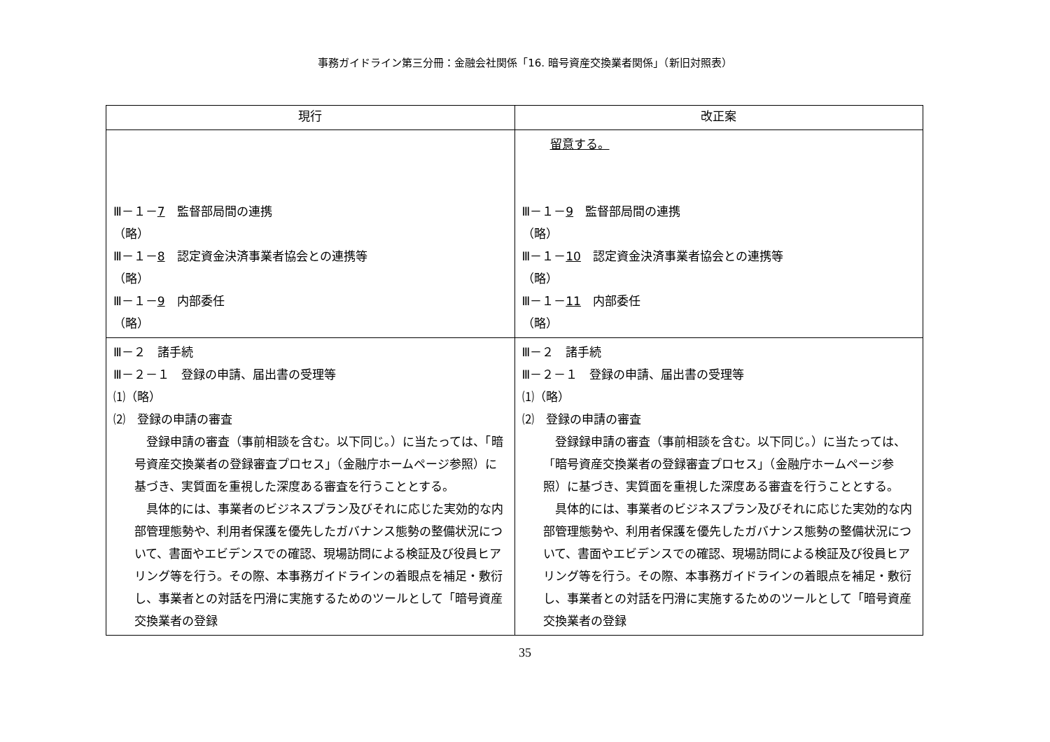事務ガイドライン第三分冊：金融会社関係「16. 暗号資産交換業者関係」（新旧対照表）
| 現行 | 改正案 |
| --- | --- |
| Ⅲ－１－ 7 監督部局間の連携 （略） Ⅲ－１－ 8 認定資金決済事業者協会との連携等 （略） Ⅲ－１－ 9 内部委任 （略） | 留意する。 Ⅲ－１－ 9 監督部局間の連携 （略） Ⅲ－１－ 10 認定資金決済事業者協会との連携等 （略） Ⅲ－１－ 11 内部委任 （略） |
| Ⅲ－２ 諸手続 Ⅲ－２－１ 登録の申請、届出書の受理等 ⑴（略） ⑵ 登録の申請の審査 登録申請の審査（事前相談を含む。以下同じ。）に当たっては、「暗号資産交換業者の登録審査プロセス」（金融庁ホームページ参照）に基づき、実質面を重視した深度ある審査を行うこととする。 具体的には、事業者のビジネスプラン及びそれに応じた実効的な内部管理態勢や、利用者保護を優先したガバナンス態勢の整備状況について、書面やエビデンスでの確認、現場訪問による検証及び役員ヒアリング等を行う。その際、本事務ガイドラインの着眼点を補足・敷衍し、事業者との対話を円滑に実施するためのツールとして「暗号資産交換業者の登録 | Ⅲ－２ 諸手続 Ⅲ－２－１ 登録の申請、届出書の受理等 ⑴（略） ⑵ 登録の申請の審査 登録録申請の審査（事前相談を含む。以下同じ。）に当たっては、「暗号資産交換業者の登録審査プロセス」（金融庁ホームページ参照）に基づき、実質面を重視した深度ある審査を行うこととする。 具体的には、事業者のビジネスプラン及びそれに応じた実効的な内部管理態勢や、利用者保護を優先したガバナンス態勢の整備状況について、書面やエビデンスでの確認、現場訪問による検証及び役員ヒアリング等を行う。その際、本事務ガイドラインの着眼点を補足・敷衍し、事業者との対話を円滑に実施するためのツールとして「暗号資産交換業者の登録 |
35